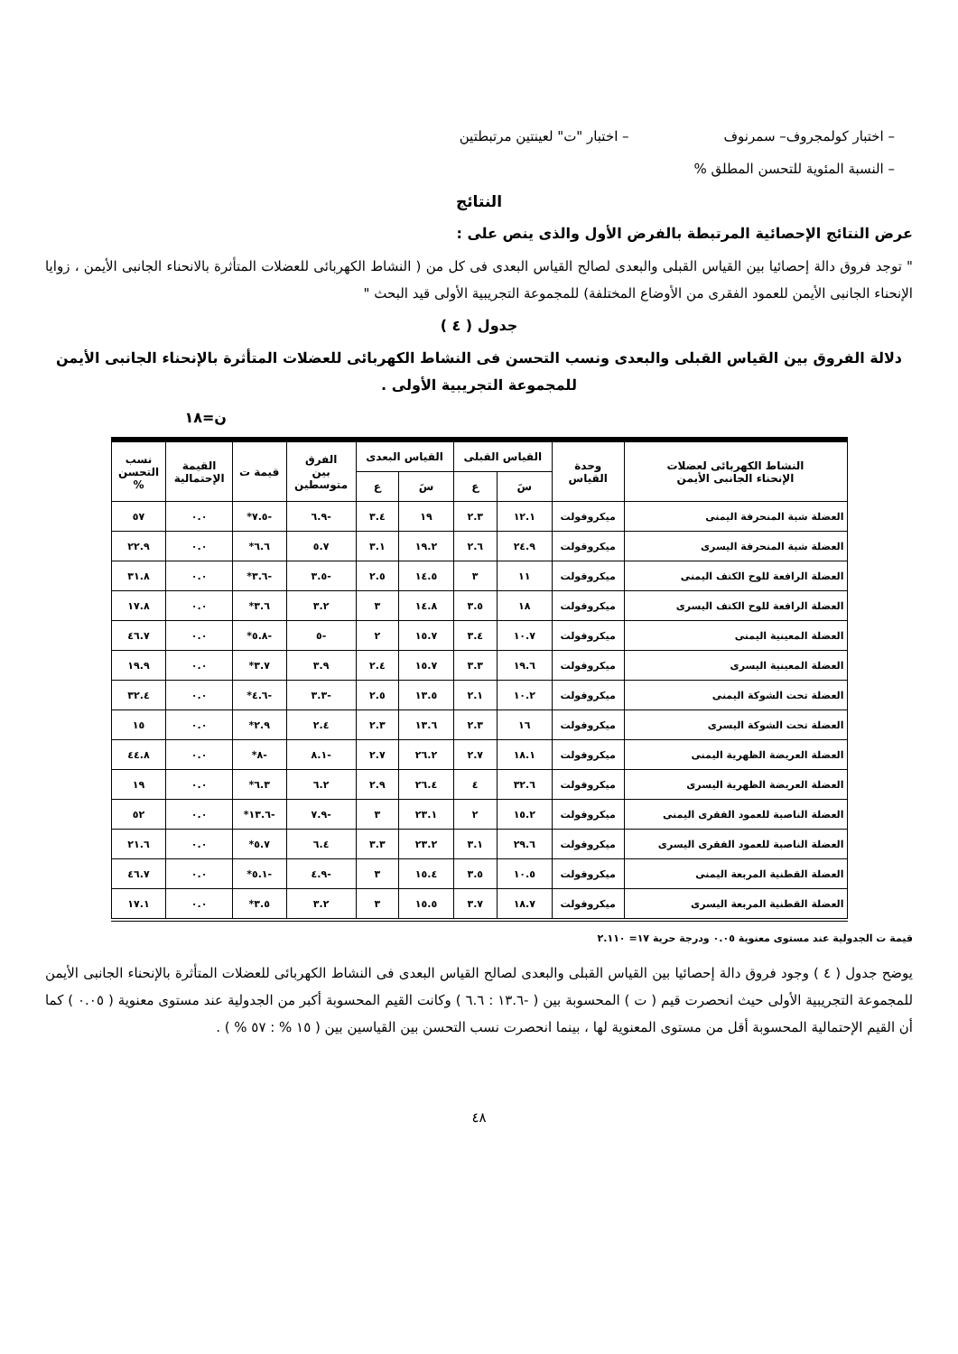– اختبار كولمجروف– سمرنوف – اختبار "ت" لعينتين مرتبطتين
– النسبة المئوية للتحسن المطلق %
النتائج
عرض النتائج الإحصائية المرتبطة بالفرض الأول والذى ينص على :
" توجد فروق دالة إحصائيا بين القياس القبلى والبعدى لصالح القياس البعدى فى كل من ( النشاط الكهربائى للعضلات المتأثرة بالانحناء الجانبى الأيمن ، زوايا الإنحناء الجانبى الأيمن للعمود الفقرى من الأوضاع المختلفة) للمجموعة التجريبية الأولى قيد البحث "
جدول ( ٤ )
دلالة الفروق بين القياس القبلى والبعدى ونسب التحسن فى النشاط الكهربائى للعضلات المتأثرة بالإنحناء الجانبى الأيمن للمجموعة التجريبية الأولى .
ن=١٨
| النشاط الكهربائى لعضلات الإنحناء الجانبى الأيمن | وحدة القياس | القياس القبلى | | القياس البعدى | | الفرق بين متوسطين | قيمة ت | القيمة الإحتمالية | نسب التحسن % |
| --- | --- | --- | --- | --- | --- | --- | --- | --- | --- |
| | | سَ | ع | سَ | ع | | | | |
| العضلة شبة المنحرفة اليمنى | ميكروفولت | ١٢.١ | ٢.٣ | ١٩ | ٣.٤ | -٦.٩ | -٧.٥* | ٠.٠ | ٥٧ |
| العضلة شبة المنحرفة اليسرى | ميكروفولت | ٢٤.٩ | ٢.٦ | ١٩.٢ | ٣.١ | ٥.٧ | ٦.٦* | ٠.٠ | ٢٢.٩ |
| العضلة الرافعة للوح الكتف اليمنى | ميكروفولت | ١١ | ٣ | ١٤.٥ | ٢.٥ | -٣.٥ | -٣.٦* | ٠.٠ | ٣١.٨ |
| العضلة الرافعة للوح الكتف اليسرى | ميكروفولت | ١٨ | ٣.٥ | ١٤.٨ | ٣ | ٣.٢ | ٣.٦* | ٠.٠ | ١٧.٨ |
| العضلة المعينية اليمنى | ميكروفولت | ١٠.٧ | ٣.٤ | ١٥.٧ | ٢ | -٥ | -٥.٨* | ٠.٠ | ٤٦.٧ |
| العضلة المعينية اليسرى | ميكروفولت | ١٩.٦ | ٣.٣ | ١٥.٧ | ٢.٤ | ٣.٩ | ٣.٧* | ٠.٠ | ١٩.٩ |
| العضلة تحت الشوكة اليمنى | ميكروفولت | ١٠.٢ | ٢.١ | ١٣.٥ | ٢.٥ | -٣.٣ | -٤.٦* | ٠.٠ | ٣٢.٤ |
| العضلة تحت الشوكة اليسرى | ميكروفولت | ١٦ | ٢.٣ | ١٣.٦ | ٢.٣ | ٢.٤ | ٢.٩* | ٠.٠ | ١٥ |
| العضلة العريضة الظهرية اليمنى | ميكروفولت | ١٨.١ | ٢.٧ | ٢٦.٢ | ٢.٧ | -٨.١ | -٨* | ٠.٠ | ٤٤.٨ |
| العضلة العريضة الظهرية اليسرى | ميكروفولت | ٣٢.٦ | ٤ | ٢٦.٤ | ٢.٩ | ٦.٢ | ٦.٣* | ٠.٠ | ١٩ |
| العضلة الناصبة للعمود الفقرى اليمنى | ميكروفولت | ١٥.٢ | ٢ | ٢٣.١ | ٣ | -٧.٩ | -١٣.٦* | ٠.٠ | ٥٢ |
| العضلة الناصبة للعمود الفقرى اليسرى | ميكروفولت | ٢٩.٦ | ٣.١ | ٢٣.٢ | ٣.٣ | ٦.٤ | ٥.٧* | ٠.٠ | ٢١.٦ |
| العضلة القطنية المربعة اليمنى | ميكروفولت | ١٠.٥ | ٣.٥ | ١٥.٤ | ٣ | -٤.٩ | -٥.١* | ٠.٠ | ٤٦.٧ |
| العضلة القطنية المربعة اليسرى | ميكروفولت | ١٨.٧ | ٣.٧ | ١٥.٥ | ٣ | ٣.٢ | ٣.٥* | ٠.٠ | ١٧.١ |
قيمة ت الجدولية عند مستوى معنوية ٠.٠٥ ودرجة حرية ١٧= ٢.١١٠
يوضح جدول ( ٤ ) وجود فروق دالة إحصائيا بين القياس القبلى والبعدى لصالح القياس البعدى فى النشاط الكهربائى للعضلات المتأثرة بالإنحناء الجانبى الأيمن للمجموعة التجريبية الأولى حيث انحصرت قيم ( ت ) المحسوبة بين ( -١٣.٦ : ٦.٦ ) وكانت القيم المحسوبة أكبر من الجدولية عند مستوى معنوية ( ٠.٠٥ ) كما أن القيم الإحتمالية المحسوبة أقل من مستوى المعنوية لها ، بينما انحصرت نسب التحسن بين القياسين بين ( ١٥ % : ٥٧ % ) .
٤٨